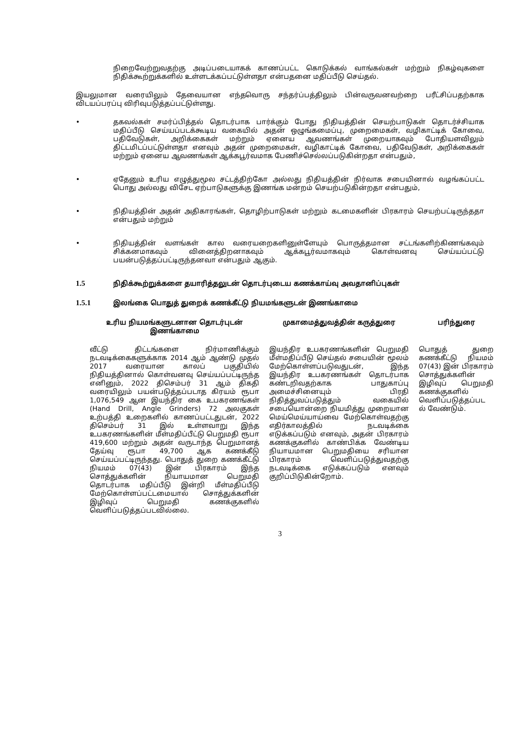நிறைவேற்றுவதற்கு அடிப்படையாகக் காணப்பட்ட கொடுக்கல் வாங்கல்கள் மற்றும் நிகழ்வுகளை நிதிக்கூற்றுக்களில் உள்ளடக்கப்பட்டுள்ளதா என்பதனை மதிப்பீடு செய்தல்.
இயலுமான வரையிலும் தேவையான எந்தவொரு சந்தர்ப்பத்திலும் பின்வருவனவற்றை பரீட்சிப்பதற்காக விடயப்பரப்பு விரிவுபடுத்தப்பட்டுள்ளது.
• தகவல்கள் சமர்ப்பித்தல் தொடர்பாக பார்க்கும் போது நிதியத்தின் செயற்பாடுகள் தொடர்ச்சியாக மதிப்பீடு செய்யப்படக்கூடிய வகையில் அதன் ஒழுங்கமைப்பு, முறைமைகள், வழிகாட்டிக் கோவை, பதிவேடுகள், அறிக்கைகள் மற்றும் ஏனைய ஆவணங்கள் முறையாகவும் போதியளவிலும் திட்டமிடப்பட்டுள்ளதா எனவும் அதன் முறைமைகள், வழிகாட்டிக் கோவை, பதிவேடுகள், அறிக்கைகள் மற்றும் ஏனைய ஆவணங்கள் ஆக்கபூர்வமாக பேணிச்செல்லப்படுகின்றதா என்பதும்,
• ஏதேனும் உரிய எழுத்துமூல சட்டத்திற்கோ அல்லது நிதியத்தின் நிர்வாக சபையினால் வழங்கப்பட்ட பொது அல்லது விசேட ஏற்பாடுகளுக்கு இணங்க மன்றம் செயற்படுகின்றதா என்பதும்,
• நிதியத்தின் அதன் அதிகாரங்கள், தொழிற்பாடுகள் மற்றும் கடமைகளின் பிரகாரம் செயற்பட்டிருந்ததா என்பதும் மற்றும்
• நிதியத்தின் வளங்கள் கால வரையறைகளினுள்ளேயும் பொருத்தமான சட்டங்களிற்கிணங்கவும் சிக்கனமாகவும் வினைத்திறனாகவும் ஆக்கபூர்வமாகவும் கொள்வனவு செய்யப்பட்டு பயன்படுத்தப்பட்டிருந்தனவா என்பதும் ஆகும்.
1.5 நிதிக்கூற்றுக்களை தயாரித்தலுடன் தொடர்புடைய கணக்காய்வு அவதானிப்புகள்
1.5.1 இலங்கை பொதுத் துறைக் கணக்கீட்டு நியமங்களுடன் இணங்காமை
| உரிய நியமங்களுடனான தொடர்புடன் இணங்காமை | முகாமைத்துவத்தின் கருத்துரை | பரிந்துரை |
| --- | --- | --- |
| வீட்டு திட்டங்களை நிர்மாணிக்கும் நடவடிக்கைகளுக்காக 2014 ஆம் ஆண்டு முதல் 2017 வரையான காலப் பகுதியில் நிதியத்தினால் கொள்வனவு செய்யப்பட்டிருந்த எனினும், 2022 திசெம்பர் 31 ஆம் திகதி வரையிலும் பயன்படுத்தப்படாத கிரயம் ரூபா 1,076,549 ஆன இயந்திர கை உபகரணங்கள் (Hand Drill, Angle Grinders) 72 அலகுகள் உற்பத்தி உறைகளில் காணப்பட்டதுடன், 2022 திசெம்பர் 31 இல் உள்ளவாறு இந்த உபகரணங்களின் மீள்மதிப்பீட்டு பெறுமதி ரூபா 419,600 மற்றும் அதன் வருடாந்த பெறுமானத் தேய்வு ரூபா 49,700 ஆக கணக்கீடு செய்யப்பட்டிருந்தது. பொதுத் துறை கணக்கீட்டு நியமம் 07(43) இன் பிரகாரம் இந்த சொத்துக்களின் நியாயமான பெறுமதி தொடர்பாக மதிப்பீடு இன்றி மீள்மதிப்பீடு மேற்கொள்ளப்பட்டமையால் சொத்துக்களின் இழிவுப் பெறுமதி கணக்குகளில் வெளிப்படுத்தப்படவில்லை. | இயந்திர உபகரணங்களின் பெறுமதி மீள்மதிப்பீடு செய்தல் சபையின் மூலம் மேற்கொள்ளப்படுவதுடன், இந்த இயந்திர உபகரணங்கள் தொடர்பாக கண்டறிவதற்காக பாதுகாப்பு அமைச்சினையும் பிரதி நிதித்துவப்படுத்தும் வகையில் சபையொன்றை நியமித்து முறையான மெய்மெய்யாய்வை மேற்கொள்வதற்கு எதிர்காலத்தில் நடவடிக்கை எடுக்கப்படும் எனவும், அதன் பிரகாரம் கணக்குகளில் காண்பிக்க வேண்டிய நியாயமான பெறுமதியை சரியான பிரகாரம் வெளிப்படுத்துவதற்கு நடவடிக்கை எடுக்கப்படும் எனவும் குறிப்பிடுகின்றோம். | பொதுத் துறை கணக்கீட்டு நியமம் 07(43) இன் பிரகாரம் சொத்துக்களின் இழிவுப் பெறுமதி கணக்குகளில் வெளிப்படுத்தப்பட ல் வேண்டும். |
3